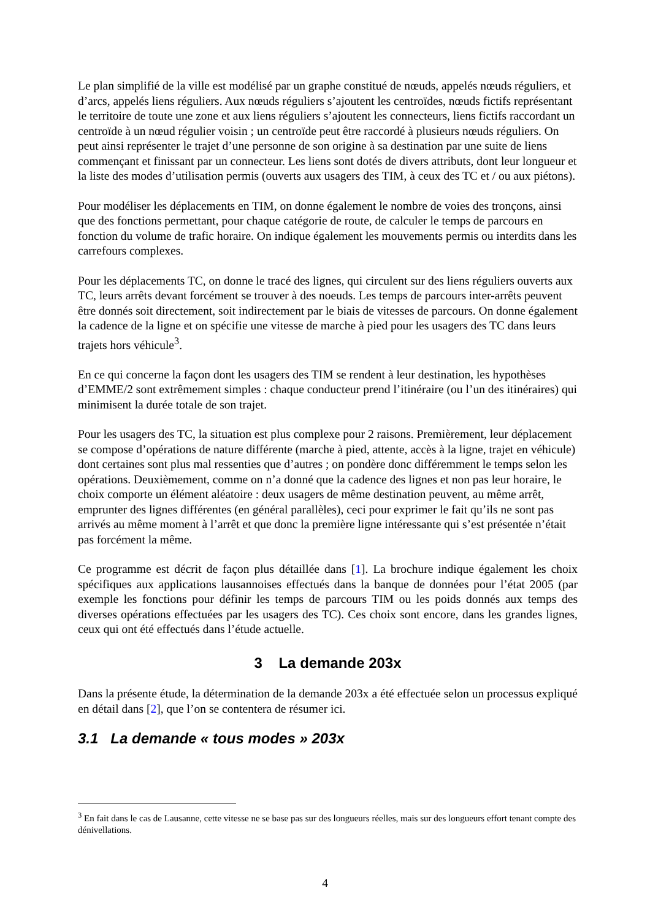Le plan simplifié de la ville est modélisé par un graphe constitué de nœuds, appelés nœuds réguliers, et d’arcs, appelés liens réguliers. Aux nœuds réguliers s’ajoutent les centroïdes, nœuds fictifs représentant le territoire de toute une zone et aux liens réguliers s’ajoutent les connecteurs, liens fictifs raccordant un centroïde à un nœud régulier voisin ; un centroïde peut être raccordé à plusieurs nœuds réguliers. On peut ainsi représenter le trajet d’une personne de son origine à sa destination par une suite de liens commençant et finissant par un connecteur. Les liens sont dotés de divers attributs, dont leur longueur et la liste des modes d’utilisation permis (ouverts aux usagers des TIM, à ceux des TC et / ou aux piétons).
Pour modéliser les déplacements en TIM, on donne également le nombre de voies des tronçons, ainsi que des fonctions permettant, pour chaque catégorie de route, de calculer le temps de parcours en fonction du volume de trafic horaire. On indique également les mouvements permis ou interdits dans les carrefours complexes.
Pour les déplacements TC, on donne le tracé des lignes, qui circulent sur des liens réguliers ouverts aux TC, leurs arrêts devant forcément se trouver à des noeuds. Les temps de parcours inter-arrêts peuvent être donnés soit directement, soit indirectement par le biais de vitesses de parcours. On donne également la cadence de la ligne et on spécifie une vitesse de marche à pied pour les usagers des TC dans leurs trajets hors véhicule<sup>3</sup>.
En ce qui concerne la façon dont les usagers des TIM se rendent à leur destination, les hypothèses d’EMME/2 sont extrêmement simples : chaque conducteur prend l’itinéraire (ou l’un des itinéraires) qui minimisent la durée totale de son trajet.
Pour les usagers des TC, la situation est plus complexe pour 2 raisons. Premièrement, leur déplacement se compose d’opérations de nature différente (marche à pied, attente, accès à la ligne, trajet en véhicule) dont certaines sont plus mal ressenties que d’autres ; on pondère donc différemment le temps selon les opérations. Deuxièmement, comme on n’a donné que la cadence des lignes et non pas leur horaire, le choix comporte un élément aléatoire : deux usagers de même destination peuvent, au même arrêt, emprunter des lignes différentes (en général parallèles), ceci pour exprimer le fait qu’ils ne sont pas arrivés au même moment à l’arrêt et que donc la première ligne intéressante qui s’est présentée n’était pas forcément la même.
Ce programme est décrit de façon plus détaillée dans [1]. La brochure indique également les choix spécifiques aux applications lausannoises effectués dans la banque de données pour l’état 2005 (par exemple les fonctions pour définir les temps de parcours TIM ou les poids donnés aux temps des diverses opérations effectuées par les usagers des TC). Ces choix sont encore, dans les grandes lignes, ceux qui ont été effectués dans l’étude actuelle.
3 La demande 203x
Dans la présente étude, la détermination de la demande 203x a été effectuée selon un processus expliqué en détail dans [2], que l’on se contentera de résumer ici.
3.1 La demande « tous modes » 203x
<sup>3</sup> En fait dans le cas de Lausanne, cette vitesse ne se base pas sur des longueurs réelles, mais sur des longueurs effort tenant compte des dénivellations.
4